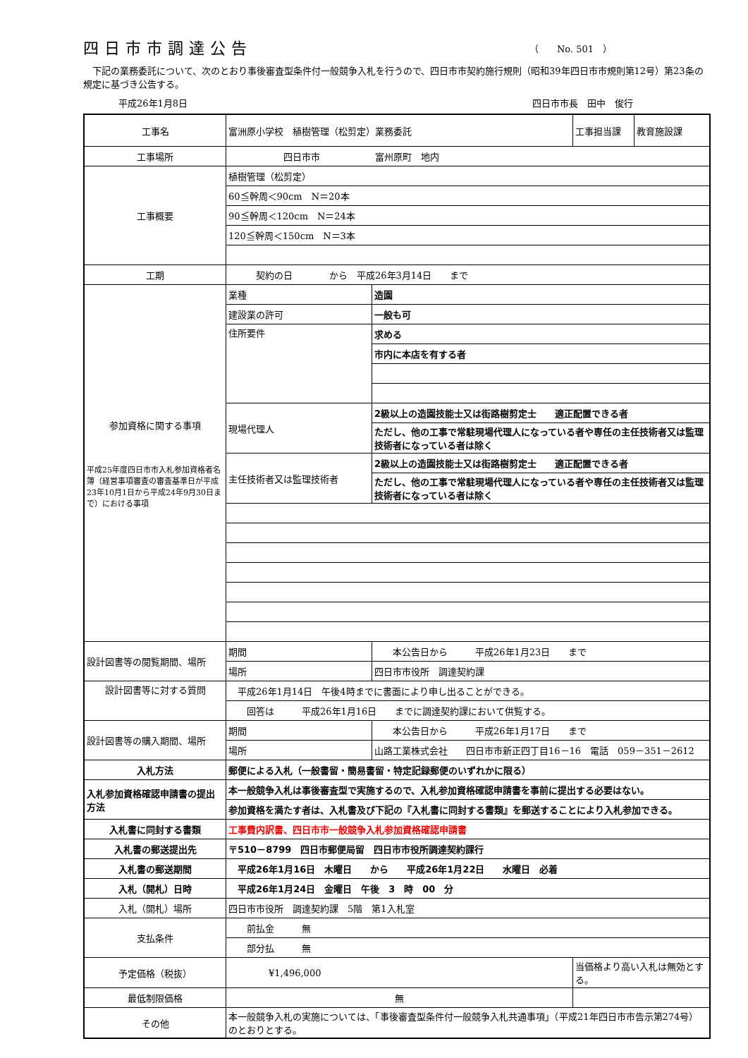四日市市調達公告
（　　No. 501　）
　下記の業務委託について、次のとおり事後審査型条件付一般競争入札を行うので、四日市市契約施行規則（昭和39年四日市市規則第12号）第23条の規定に基づき公告する。
平成26年1月8日 四日市市長　田中　俊行
| 工事名 | 富洲原小学校 植樹管理（松剪定）業務委託 | | 工事担当課 | 教育施設課 |
| 工事場所 | 四日市市 富州原町 地内 | | | |
| 工事概要 | 植樹管理（松剪定） | | | |
| | 60≦幹周＜90cm N＝20本 | | | |
| | 90≦幹周＜120cm N＝24本 | | | |
| | 120≦幹周＜150cm N＝3本 | | | |
| 工期 | 契約の日 から 平成26年3月14日 まで | | | |
| 参加資格に関する事項 平成25年度四日市市入札参加資格者名簿（経営事項審査の審査基準日が平成23年10月1日から平成24年9月30日まで）における事項 | 業種 | 造園 | | |
| | 建設業の許可 | 一般も可 | | |
| | 住所要件 | 求める | | |
| | | 市内に本店を有する者 | | |
| | 現場代理人 | 2級以上の造園技能士又は街路樹剪定士 適正配置できる者 | | |
| | | ただし、他の工事で常駐現場代理人になっている者や専任の主任技術者又は監理技術者になっている者は除く | | |
| | 主任技術者又は監理技術者 | 2級以上の造園技能士又は街路樹剪定士 適正配置できる者 | | |
| | | ただし、他の工事で常駐現場代理人になっている者や専任の主任技術者又は監理技術者になっている者は除く | | |
| 設計図書等の閲覧期間、場所 | 期間 | 本公告日から 平成26年1月23日 まで | | |
| | 場所 | 四日市市役所 調達契約課 | | |
| 設計図書等に対する質問 | 平成26年1月14日 午後4時までに書面により申し出ることができる。 | | | |
| | 回答は 平成26年1月16日 までに調達契約課において供覧する。 | | | |
| 設計図書等の購入期間、場所 | 期間 | 本公告日から 平成26年1月17日 まで | | |
| | 場所 | 山路工業株式会社 四日市市新正四丁目16－16 電話 059－351－2612 | | |
| 入札方法 | 郵便による入札（一般書留・簡易書留・特定記録郵便のいずれかに限る） | | | |
| 入札参加資格確認申請書の提出方法 | 本一般競争入札は事後審査型で実施するので、入札参加資格確認申請書を事前に提出する必要はない。 | | | |
| | 参加資格を満たす者は、入札書及び下記の『入札書に同封する書類』を郵送することにより入札参加できる。 | | | |
| 入札書に同封する書類 | 工事費内訳書、四日市市一般競争入札参加資格確認申請書 | | | |
| 入札書の郵送提出先 | 〒510－8799 四日市郵便局留 四日市市役所調達契約課行 | | | |
| 入札書の郵送期間 | 平成26年1月16日 木曜日 から 平成26年1月22日 水曜日 必着 | | | |
| 入札（開札）日時 | 平成26年1月24日 金曜日 午後 3 時 00 分 | | | |
| 入札（開札）場所 | 四日市市役所 調達契約課 5階 第1入札室 | | | |
| 支払条件 | 前払金 無 | | | |
| | 部分払 無 | | | |
| 予定価格（税抜） | ¥1,496,000 | | 当価格より高い入札は無効とする。 | |
| 最低制限価格 | 無 | | | |
| その他 | 本一般競争入札の実施については、「事後審査型条件付一般競争入札共通事項」（平成21年四日市市告示第274号）のとおりとする。 | | | |